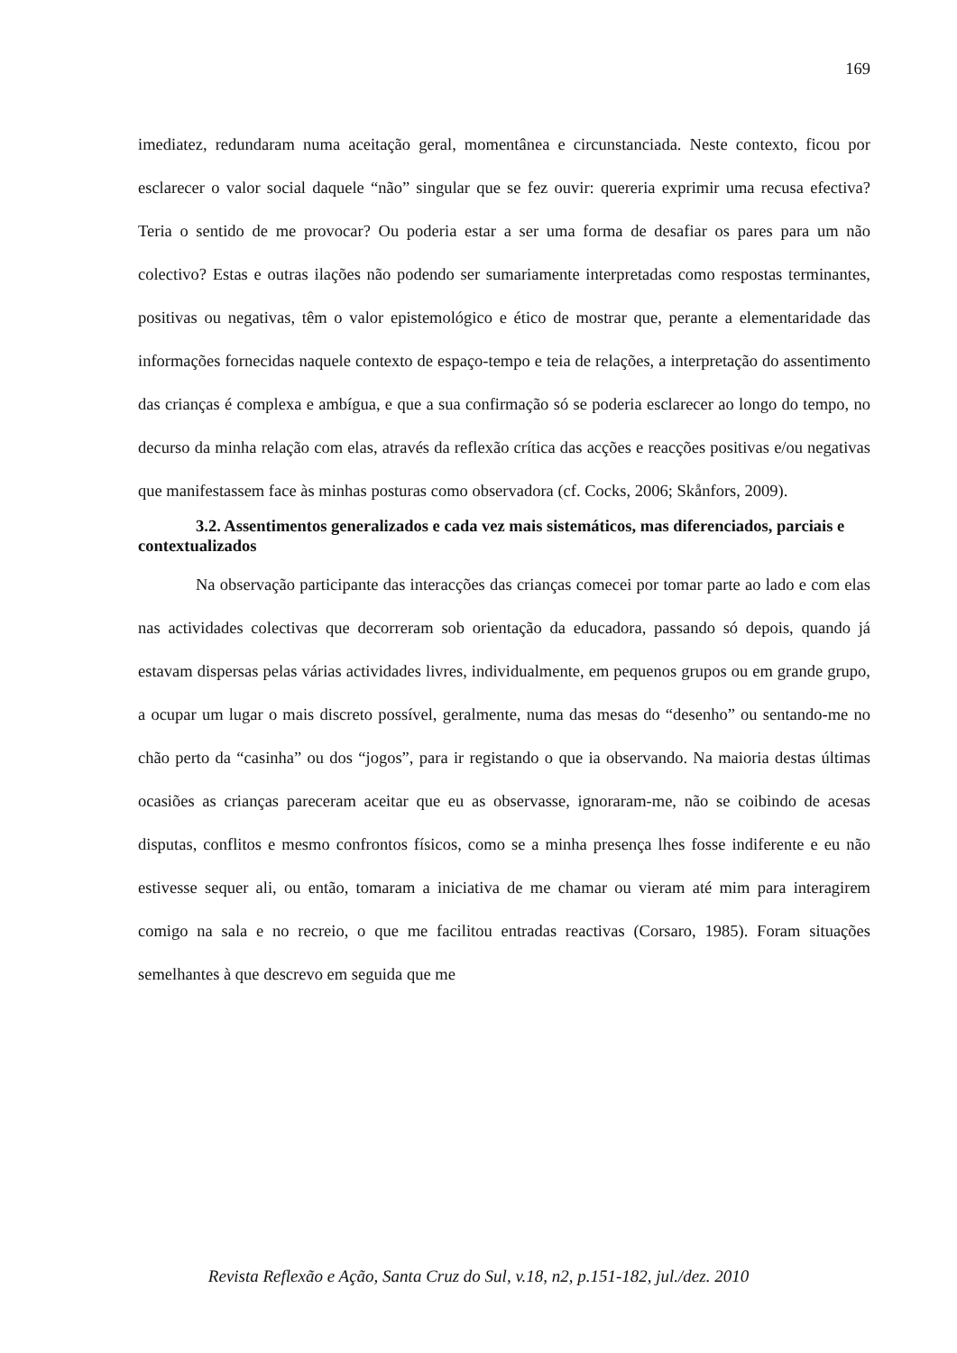169
imediatez, redundaram numa aceitação geral, momentânea e circunstanciada. Neste contexto, ficou por esclarecer o valor social daquele “não” singular que se fez ouvir: quereria exprimir uma recusa efectiva? Teria o sentido de me provocar? Ou poderia estar a ser uma forma de desafiar os pares para um não colectivo? Estas e outras ilações não podendo ser sumariamente interpretadas como respostas terminantes, positivas ou negativas, têm o valor epistemológico e ético de mostrar que, perante a elementaridade das informações fornecidas naquele contexto de espaço-tempo e teia de relações, a interpretação do assentimento das crianças é complexa e ambígua, e que a sua confirmação só se poderia esclarecer ao longo do tempo, no decurso da minha relação com elas, através da reflexão crítica das acções e reacções positivas e/ou negativas que manifestassem face às minhas posturas como observadora (cf. Cocks, 2006; Skånfors, 2009).
3.2. Assentimentos generalizados e cada vez mais sistemáticos, mas diferenciados, parciais e contextualizados
Na observação participante das interacções das crianças comecei por tomar parte ao lado e com elas nas actividades colectivas que decorreram sob orientação da educadora, passando só depois, quando já estavam dispersas pelas várias actividades livres, individualmente, em pequenos grupos ou em grande grupo, a ocupar um lugar o mais discreto possível, geralmente, numa das mesas do “desenho” ou sentando-me no chão perto da “casinha” ou dos “jogos”, para ir registando o que ia observando. Na maioria destas últimas ocasiões as crianças pareceram aceitar que eu as observasse, ignoraram-me, não se coibindo de acesas disputas, conflitos e mesmo confrontos físicos, como se a minha presença lhes fosse indiferente e eu não estivesse sequer ali, ou então, tomaram a iniciativa de me chamar ou vieram até mim para interagirem comigo na sala e no recreio, o que me facilitou entradas reactivas (Corsaro, 1985). Foram situações semelhantes à que descrevo em seguida que me
Revista Reflexão e Ação, Santa Cruz do Sul, v.18, n2, p.151-182, jul./dez. 2010